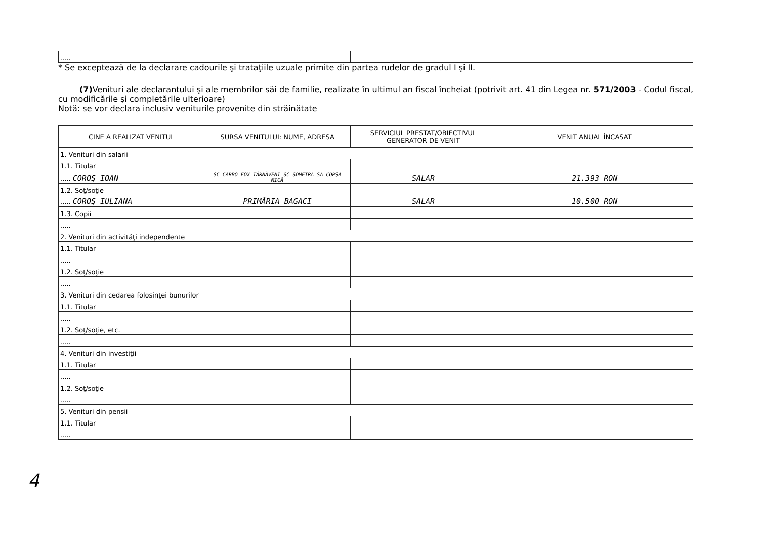| ..... | | | |
* Se exceptează de la declarare cadourile şi trataţiile uzuale primite din partea rudelor de gradul I şi II.
(7) Venituri ale declarantului şi ale membrilor săi de familie, realizate în ultimul an fiscal încheiat (potrivit art. 41 din Legea nr. 571/2003 - Codul fiscal, cu modificările şi completările ulterioare)
Notă: se vor declara inclusiv veniturile provenite din străinătate
| CINE A REALIZAT VENITUL | SURSA VENITULUI: NUME, ADRESA | SERVICIUL PRESTAT/OBIECTIVUL GENERATOR DE VENIT | VENIT ANUAL ÎNCASAT |
| --- | --- | --- | --- |
| 1. Venituri din salarii | | | |
| 1.1. Titular | | | |
| ..... COROŞ IOAN | SC CARBO FOX TÂRNĂVENI SC SOMETRA SA COPŞA MICĂ | SALAR | 21.393 RON |
| 1.2. Soţ/soţie | | | |
| ..... COROŞ IULIANA | PRIMĂRIA BAGACI | SALAR | 10.500 RON |
| 1.3. Copii | | | |
| ..... | | | |
| 2. Venituri din activităţi independente | | | |
| 1.1. Titular | | | |
| ..... | | | |
| 1.2. Soţ/soţie | | | |
| ..... | | | |
| 3. Venituri din cedarea folosinţei bunurilor | | | |
| 1.1. Titular | | | |
| ..... | | | |
| 1.2. Soţ/soţie, etc. | | | |
| ..... | | | |
| 4. Venituri din investiţii | | | |
| 1.1. Titular | | | |
| ..... | | | |
| 1.2. Soţ/soţie | | | |
| ..... | | | |
| 5. Venituri din pensii | | | |
| 1.1. Titular | | | |
| ..... | | | |
4